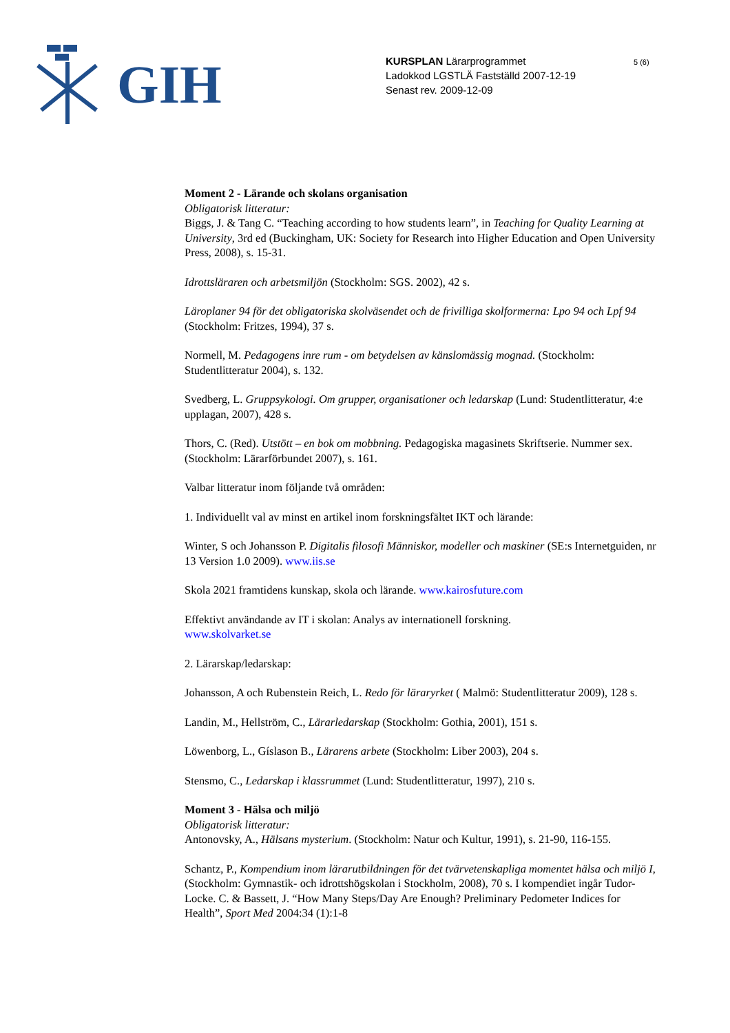GIH
KURSPLAN Lärarprogrammet
Ladokkod LGSTLÄ Fastställd 2007-12-19
Senast rev. 2009-12-09
5 (6)
Moment 2 - Lärande och skolans organisation
Obligatorisk litteratur:
Biggs, J. & Tang C. “Teaching according to how students learn”, in Teaching for Quality Learning at University, 3rd ed (Buckingham, UK: Society for Research into Higher Education and Open University Press, 2008), s. 15-31.
Idrottsläraren och arbetsmiljön (Stockholm: SGS. 2002), 42 s.
Läroplaner 94 för det obligatoriska skolväsendet och de frivilliga skolformerna: Lpo 94 och Lpf 94 (Stockholm: Fritzes, 1994), 37 s.
Normell, M. Pedagogens inre rum - om betydelsen av känslomässig mognad. (Stockholm: Studentlitteratur 2004), s. 132.
Svedberg, L. Gruppsykologi. Om grupper, organisationer och ledarskap (Lund: Studentlitteratur, 4:e upplagan, 2007), 428 s.
Thors, C. (Red). Utstött – en bok om mobbning. Pedagogiska magasinets Skriftserie. Nummer sex. (Stockholm: Lärarförbundet 2007), s. 161.
Valbar litteratur inom följande två områden:
1. Individuellt val av minst en artikel inom forskningsfältet IKT och lärande:
Winter, S och Johansson P. Digitalis filosofi Människor, modeller och maskiner (SE:s Internetguiden, nr 13 Version 1.0 2009). www.iis.se
Skola 2021 framtidens kunskap, skola och lärande. www.kairosfuture.com
Effektivt användande av IT i skolan: Analys av internationell forskning.
www.skolvarket.se
2. Lärarskap/ledarskap:
Johansson, A och Rubenstein Reich, L. Redo för läraryrket ( Malmö: Studentlitteratur 2009), 128 s.
Landin, M., Hellström, C., Lärarledarskap (Stockholm: Gothia, 2001), 151 s.
Löwenborg, L., Gíslason B., Lärarens arbete (Stockholm: Liber 2003), 204 s.
Stensmo, C., Ledarskap i klassrummet (Lund: Studentlitteratur, 1997), 210 s.
Moment 3 - Hälsa och miljö
Obligatorisk litteratur:
Antonovsky, A., Hälsans mysterium. (Stockholm: Natur och Kultur, 1991), s. 21-90, 116-155.
Schantz, P., Kompendium inom lärarutbildningen för det tvärvetenskapliga momentet hälsa och miljö I, (Stockholm: Gymnastik- och idrottshögskolan i Stockholm, 2008), 70 s. I kompendiet ingår Tudor-Locke. C. & Bassett, J. “How Many Steps/Day Are Enough? Preliminary Pedometer Indices for Health”, Sport Med 2004:34 (1):1-8